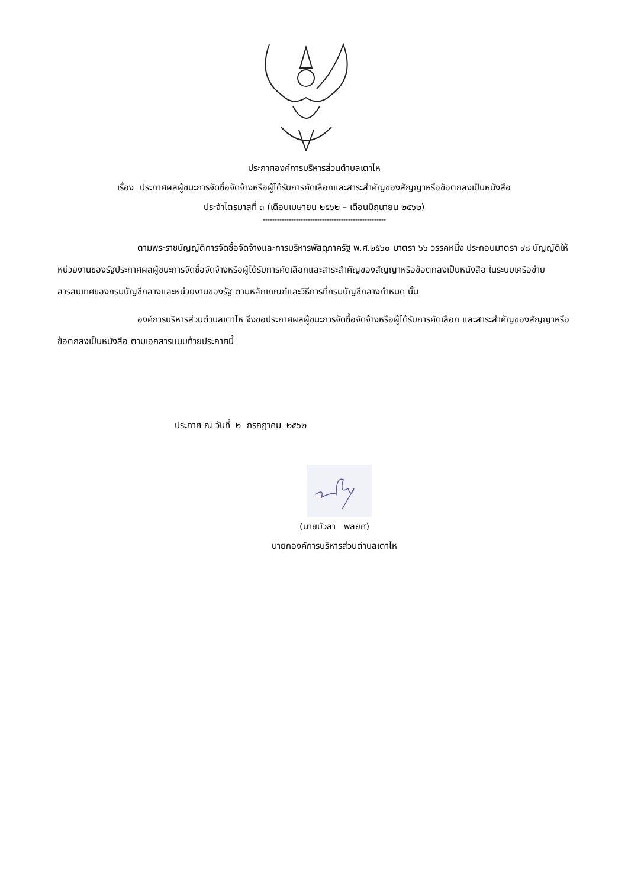ประกาศองค์การบริหารส่วนตำบลเตาไห
เรื่อง ประกาศผลผู้ชนะการจัดซื้อจัดจ้างหรือผู้ได้รับการคัดเลือกและสาระสำคัญของสัญญาหรือข้อตกลงเป็นหนังสือ
ประจำไตรมาสที่ ๓ (เดือนเมษายน ๒๕๖๒ – เดือนมิถุนายน ๒๕๖๒)
****************************************************
ตามพระราชบัญญัติการจัดซื้อจัดจ้างและการบริหารพัสดุภาครัฐ พ.ศ.๒๕๖๐ มาตรา ๖๖ วรรคหนึ่ง ประกอบมาตรา ๙๘ บัญญัติให้หน่วยงานของรัฐประกาศผลผู้ชนะการจัดซื้อจัดจ้างหรือผู้ได้รับการคัดเลือกและสาระสำคัญของสัญญาหรือข้อตกลงเป็นหนังสือ ในระบบเครือข่ายสารสนเทศของกรมบัญชีกลางและหน่วยงานของรัฐ ตามหลักเกณฑ์และวิธีการที่กรมบัญชีกลางกำหนด นั้น
องค์การบริหารส่วนตำบลเตาไห จึงขอประกาศผลผู้ชนะการจัดซื้อจัดจ้างหรือผู้ได้รับการคัดเลือก และสาระสำคัญของสัญญาหรือข้อตกลงเป็นหนังสือ ตามเอกสารแนบท้ายประกาศนี้
ประกาศ ณ วันที่ ๒ กรกฎาคม ๒๕๖๒
(นายบัวลา พลยศ)
นายกองค์การบริหารส่วนตำบลเตาไห